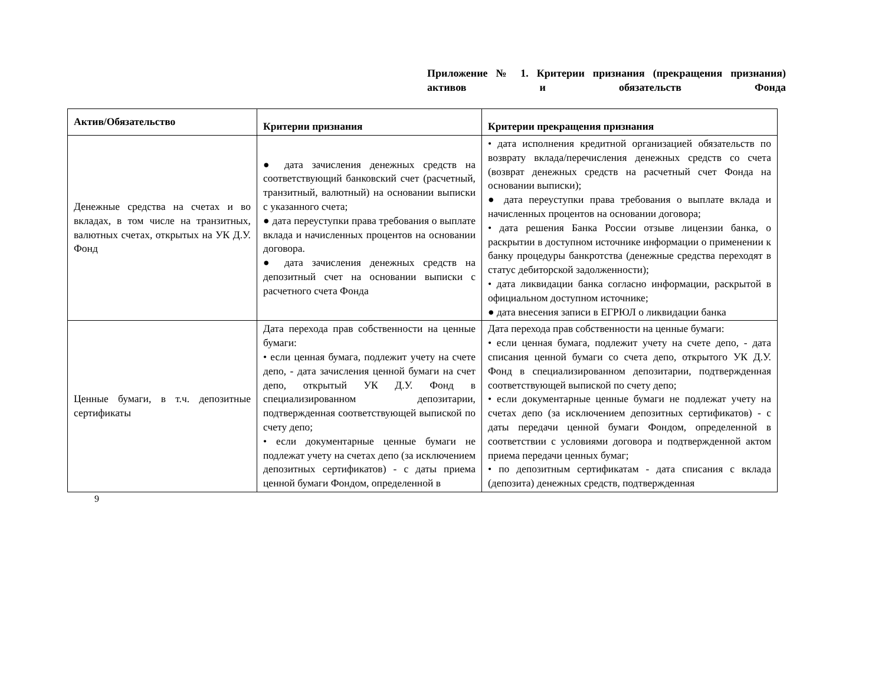Приложение № 1. Критерии признания (прекращения признания) активов и обязательств Фонда
| Актив/Обязательство | Критерии признания | Критерии прекращения признания |
| --- | --- | --- |
| Денежные средства на счетах и во вкладах, в том числе на транзитных, валютных счетах, открытых на УК Д.У. Фонд | ● дата зачисления денежных средств на соответствующий банковский счет (расчетный, транзитный, валютный) на основании выписки с указанного счета; ● дата переуступки права требования о выплате вклада и начисленных процентов на основании договора. ● дата зачисления денежных средств на депозитный счет на основании выписки с расчетного счета Фонда | • дата исполнения кредитной организацией обязательств по возврату вклада/перечисления денежных средств со счета (возврат денежных средств на расчетный счет Фонда на основании выписки); ● дата переуступки права требования о выплате вклада и начисленных процентов на основании договора; • дата решения Банка России отзыве лицензии банка, о раскрытии в доступном источнике информации о применении к банку процедуры банкротства (денежные средства переходят в статус дебиторской задолженности); • дата ликвидации банка согласно информации, раскрытой в официальном доступном источнике; ● дата внесения записи в ЕГРЮЛ о ликвидации банка |
| Ценные бумаги, в т.ч. депозитные сертификаты | Дата перехода прав собственности на ценные бумаги: • если ценная бумага, подлежит учету на счете депо, - дата зачисления ценной бумаги на счет депо, открытый УК Д.У. Фонд в специализированном депозитарии, подтвержденная соответствующей выпиской по счету депо; • если документарные ценные бумаги не подлежат учету на счетах депо (за исключением депозитных сертификатов) - с даты приема ценной бумаги Фондом, определенной в | Дата перехода прав собственности на ценные бумаги: • если ценная бумага, подлежит учету на счете депо, - дата списания ценной бумаги со счета депо, открытого УК Д.У. Фонд в специализированном депозитарии, подтвержденная соответствующей выпиской по счету депо; • если документарные ценные бумаги не подлежат учету на счетах депо (за исключением депозитных сертификатов) - с даты передачи ценной бумаги Фондом, определенной в соответствии с условиями договора и подтвержденной актом приема передачи ценных бумаг; • по депозитным сертификатам - дата списания с вклада (депозита) денежных средств, подтвержденная |
9